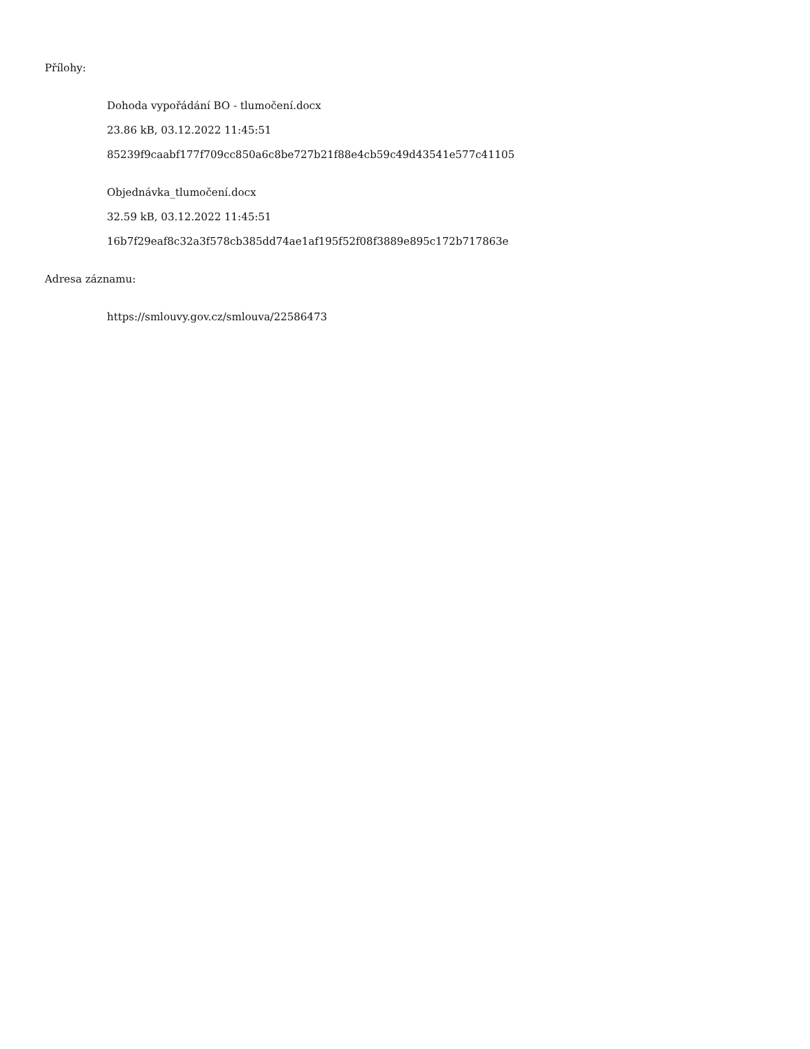Přílohy:
Dohoda vypořádání BO - tlumočení.docx
23.86 kB, 03.12.2022 11:45:51
85239f9caabf177f709cc850a6c8be727b21f88e4cb59c49d43541e577c41105
Objednávka_tlumočení.docx
32.59 kB, 03.12.2022 11:45:51
16b7f29eaf8c32a3f578cb385dd74ae1af195f52f08f3889e895c172b717863e
Adresa záznamu:
https://smlouvy.gov.cz/smlouva/22586473